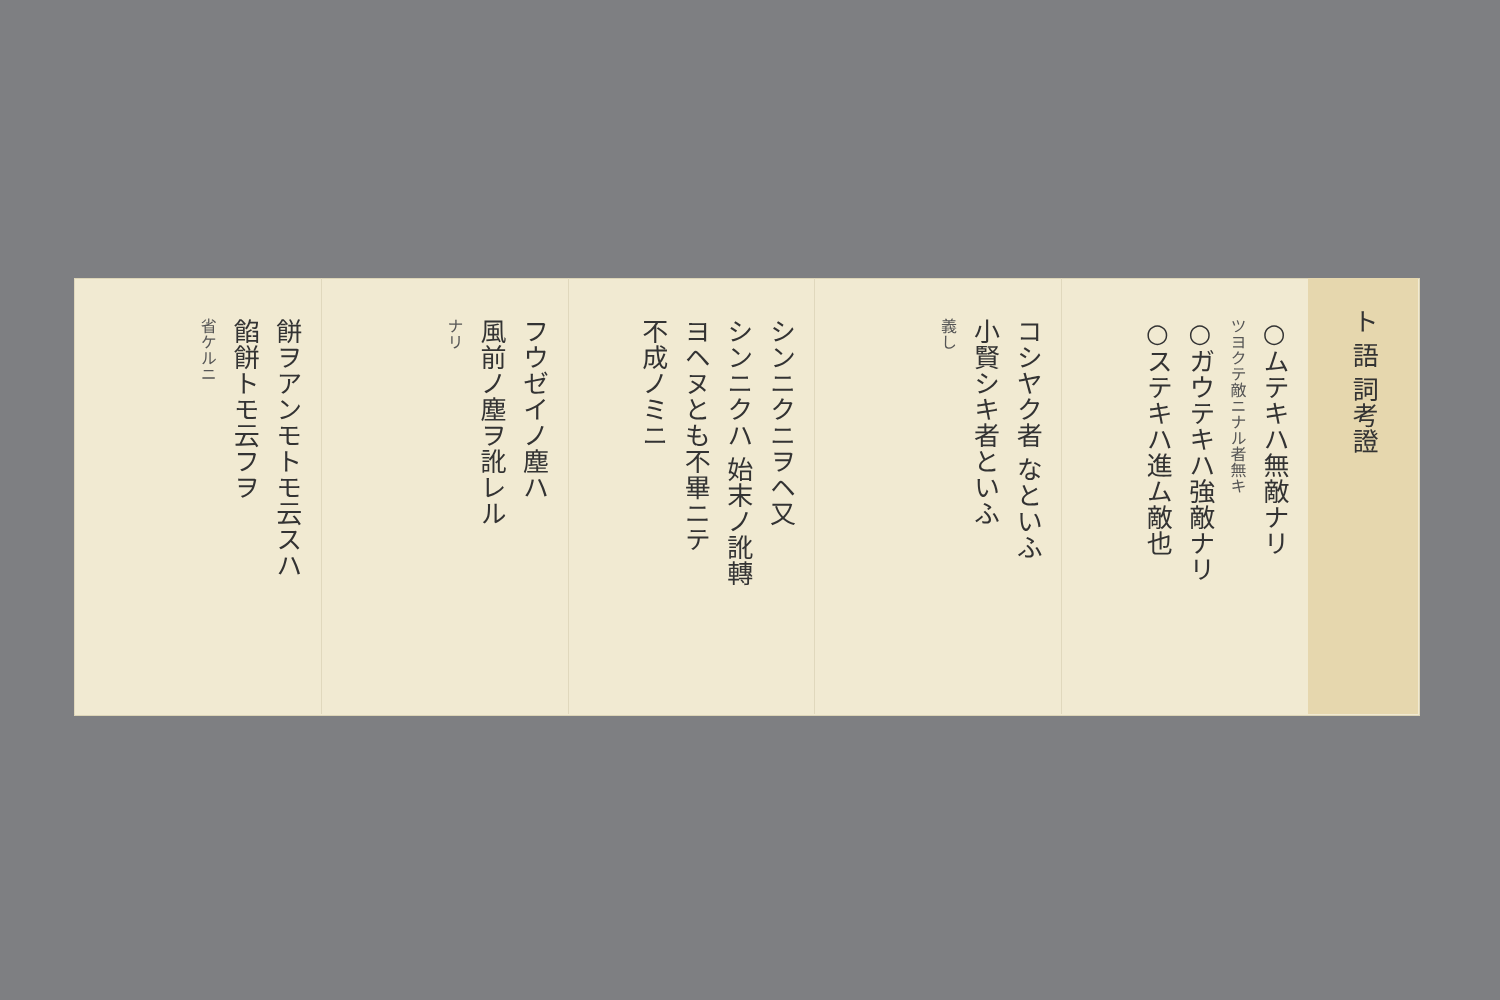ト 語 詞考證
○ムテキハ無敵ナリ
ツヨクテ敵ニナル者無キ
○ガウテキハ強敵ナリ
○ステキハ進ム敵也
コシヤク者 なといふ
小賢シキ者といふ
義し
シンニクニヲヘ又
シンニクハ 始末ノ訛轉
ヨヘヌとも不畢ニテ
不成ノミニ
フウゼイノ塵ハ
風前ノ塵ヲ訛レル
ナリ
餅ヲアンモトモ云スハ
餡餅トモ云フヲ
省ケルニ